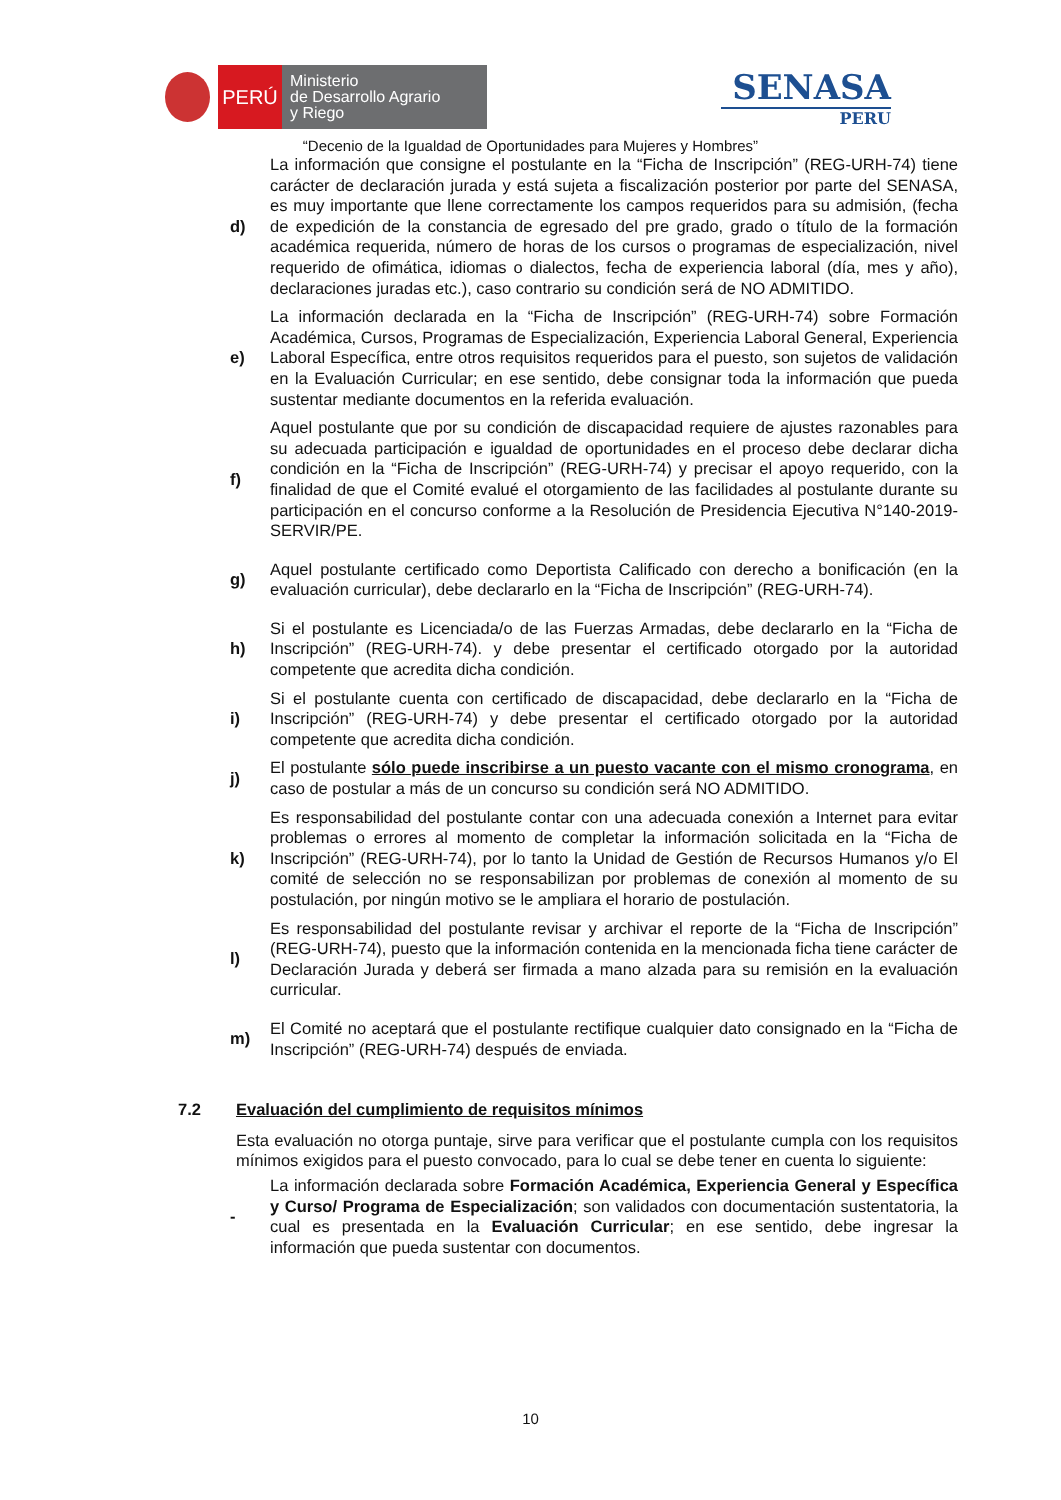PERÚ
Ministerio
de Desarrollo Agrario
y Riego
SENASA
PERU
“Decenio de la Igualdad de Oportunidades para Mujeres y Hombres”
d)
La información que consigne el postulante en la “Ficha de Inscripción” (REG-URH-74) tiene carácter de declaración jurada y está sujeta a fiscalización posterior por parte del SENASA, es muy importante que llene correctamente los campos requeridos para su admisión, (fecha de expedición de la constancia de egresado del pre grado, grado o título de la formación académica requerida, número de horas de los cursos o programas de especialización, nivel requerido de ofimática, idiomas o dialectos, fecha de experiencia laboral (día, mes y año), declaraciones juradas etc.), caso contrario su condición será de NO ADMITIDO.
e)
La información declarada en la “Ficha de Inscripción” (REG-URH-74) sobre Formación Académica, Cursos, Programas de Especialización, Experiencia Laboral General, Experiencia Laboral Específica, entre otros requisitos requeridos para el puesto, son sujetos de validación en la Evaluación Curricular; en ese sentido, debe consignar toda la información que pueda sustentar mediante documentos en la referida evaluación.
f)
Aquel postulante que por su condición de discapacidad requiere de ajustes razonables para su adecuada participación e igualdad de oportunidades en el proceso debe declarar dicha condición en la “Ficha de Inscripción” (REG-URH-74) y precisar el apoyo requerido, con la finalidad de que el Comité evalué el otorgamiento de las facilidades al postulante durante su participación en el concurso conforme a la Resolución de Presidencia Ejecutiva N°140-2019-SERVIR/PE.
g)
Aquel postulante certificado como Deportista Calificado con derecho a bonificación (en la evaluación curricular), debe declararlo en la “Ficha de Inscripción” (REG-URH-74).
h)
Si el postulante es Licenciada/o de las Fuerzas Armadas, debe declararlo en la “Ficha de Inscripción” (REG-URH-74). y debe presentar el certificado otorgado por la autoridad competente que acredita dicha condición.
i)
Si el postulante cuenta con certificado de discapacidad, debe declararlo en la “Ficha de Inscripción” (REG-URH-74) y debe presentar el certificado otorgado por la autoridad competente que acredita dicha condición.
j)
El postulante sólo puede inscribirse a un puesto vacante con el mismo cronograma, en caso de postular a más de un concurso su condición será NO ADMITIDO.
k)
Es responsabilidad del postulante contar con una adecuada conexión a Internet para evitar problemas o errores al momento de completar la información solicitada en la “Ficha de Inscripción” (REG-URH-74), por lo tanto la Unidad de Gestión de Recursos Humanos y/o El comité de selección no se responsabilizan por problemas de conexión al momento de su postulación, por ningún motivo se le ampliara el horario de postulación.
l)
Es responsabilidad del postulante revisar y archivar el reporte de la “Ficha de Inscripción” (REG-URH-74), puesto que la información contenida en la mencionada ficha tiene carácter de Declaración Jurada y deberá ser firmada a mano alzada para su remisión en la evaluación curricular.
m)
El Comité no aceptará que el postulante rectifique cualquier dato consignado en la “Ficha de Inscripción” (REG-URH-74) después de enviada.
7.2 Evaluación del cumplimiento de requisitos mínimos
Esta evaluación no otorga puntaje, sirve para verificar que el postulante cumpla con los requisitos mínimos exigidos para el puesto convocado, para lo cual se debe tener en cuenta lo siguiente:
-
La información declarada sobre Formación Académica, Experiencia General y Específica y Curso/ Programa de Especialización; son validados con documentación sustentatoria, la cual es presentada en la Evaluación Curricular; en ese sentido, debe ingresar la información que pueda sustentar con documentos.
10